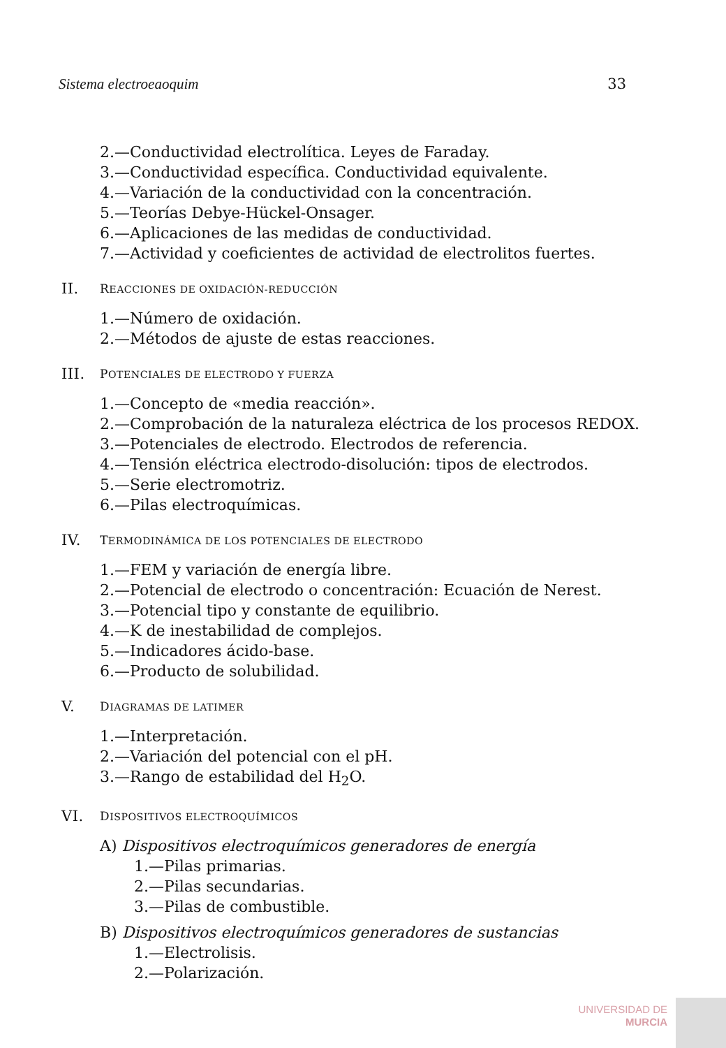Sistema electroeaoquim 33
2.—Conductividad electrolítica. Leyes de Faraday.
3.—Conductividad específica. Conductividad equivalente.
4.—Variación de la conductividad con la concentración.
5.—Teorías Debye-Hückel-Onsager.
6.—Aplicaciones de las medidas de conductividad.
7.—Actividad y coeficientes de actividad de electrolitos fuertes.
II.
REACCIONES DE OXIDACIÓN-REDUCCIÓN
1.—Número de oxidación.
2.—Métodos de ajuste de estas reacciones.
III.
POTENCIALES DE ELECTRODO Y FUERZA
1.—Concepto de «media reacción».
2.—Comprobación de la naturaleza eléctrica de los procesos REDOX.
3.—Potenciales de electrodo. Electrodos de referencia.
4.—Tensión eléctrica electrodo-disolución: tipos de electrodos.
5.—Serie electromotriz.
6.—Pilas electroquímicas.
IV.
TERMODINÁMICA DE LOS POTENCIALES DE ELECTRODO
1.—FEM y variación de energía libre.
2.—Potencial de electrodo o concentración: Ecuación de Nerest.
3.—Potencial tipo y constante de equilibrio.
4.—K de inestabilidad de complejos.
5.—Indicadores ácido-base.
6.—Producto de solubilidad.
V.
DIAGRAMAS DE LATIMER
1.—Interpretación.
2.—Variación del potencial con el pH.
3.—Rango de estabilidad del H<sub>2</sub>O.
VI.
DISPOSITIVOS ELECTROQUÍMICOS
A) Dispositivos electroquímicos generadores de energía
1.—Pilas primarias.
2.—Pilas secundarias.
3.—Pilas de combustible.
B) Dispositivos electroquímicos generadores de sustancias
1.—Electrolisis.
2.—Polarización.
UNIVERSIDAD DE
MURCIA